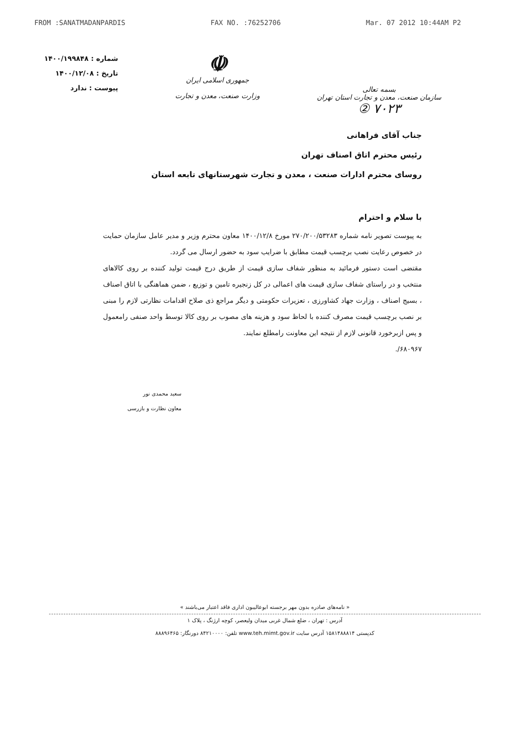FROM :SANATMADANPARDIS FAX NO. :76252706 Mar. 07 2012 10:44AM P2
بسمه تعالی
سازمان صنعت، معدن و تجارت استان تهران
۷۰۲۳ ②
☫
جمهوری اسلامی ایران
وزارت صنعت، معدن و تجارت
شماره : ۱۴۰۰/۱۹۹۸۴۸
تاریخ : ۱۴۰۰/۱۲/۰۸
پیوست : ندارد
جناب آقای فراهانی
رئیس محترم اتاق اصناف تهران
روسای محترم ادارات صنعت ، معدن و تجارت شهرستانهای تابعه استان
با سلام و احترام
به پیوست تصویر نامه شماره ۲۷۰/۲۰۰/۵۳۲۸۳ مورخ ۱۴۰۰/۱۲/۸ معاون محترم وزیر و مدیر عامل سازمان حمایت در خصوص رعایت نصب برچسب قیمت مطابق با ضرایب سود به حضور ارسال می گردد.
مقتضی است دستور فرمائید به منظور شفاف سازی قیمت از طریق درج قیمت تولید کننده بر روی کالاهای منتخب و در راستای شفاف سازی قیمت های اعمالی در کل زنجیره تامین و توزیع ، ضمن هماهنگی با اتاق اصناف ، بسیج اصناف ، وزارت جهاد کشاورزی ، تعزیرات حکومتی و دیگر مراجع ذی صلاح اقدامات نظارتی لازم را مبنی بر نصب برچسب قیمت مصرف کننده با لحاظ سود و هزینه های مصوب بر روی کالا توسط واحد صنفی رامعمول و پس ازبرخورد قانونی لازم از نتیجه این معاونت رامطلع نمایند.
۶۸۰۹۶۷/.
سعید محمدی نور
معاون نظارت و بازرسی
« نامه‌های صادره بدون مهر برجسته ابوعالیبون اداری فاقد اعتبار می‌باشند »
آدرس : تهران ، ضلع شمال غربی میدان ولیعصر، کوچه ارژنگ ، پلاک ۱
کدپستی ۱۵۸۱۴۸۸۸۱۴ آدرس سایت www.teh.mimt.gov.ir تلفن: ۸۴۲۱۰۰۰۰ دورنگار: ۸۸۸۹۶۴۶۵